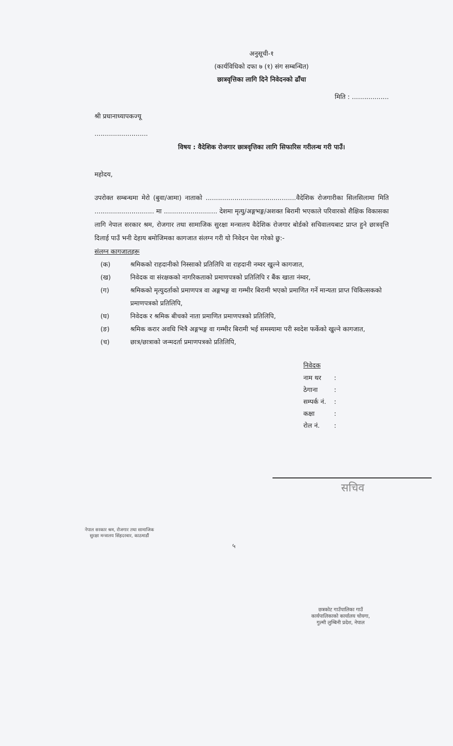अनुसूची-१
(कार्यविधिको दफा ७ (१) संग सम्बन्धित)
छात्रवृत्तिका लागि दिने निवेदनको ढाँचा
मिति : ..................
श्री प्रधानाध्यापकज्यू
..........................
विषय : वैदेशिक रोजगार छात्रवृत्तिका लागि सिफारिस गरीलन्ध गरी पाउँ।
महोदय,
उपरोक्त सम्बन्धमा मेरो (बुवा/आमा) नाताको ............................................वैदेशिक रोजगारीका सिलसिलामा मिति ............................. मा .......................... देशमा मृत्यु/अङ्गभङ्ग/अशक्त बिरामी भएकाले परिवारको शैक्षिक विकासका लागि नेपाल सरकार श्रम, रोजगार तथा सामाजिक सुरक्षा मन्त्रालय वैदेशिक रोजगार बोर्डको सचिवालयबाट प्राप्त हुने छात्रवृत्ति दिलाई पाउँ भनी देहाय बमोजिमका कागजात संलग्न गरी यो निवेदन पेश गरेको छु:-
संलग्न कागजातहरू
(क) श्रमिकको राहदानीको निस्साको प्रतिलिपि वा राहदानी नम्वर खुल्ने कागजात,
(ख) निवेदक वा संरक्षकको नागरिकताको प्रमाणपत्रको प्रतिलिपि र बैंक खाता नंम्वर,
(ग) श्रमिकको मृत्युदर्ताको प्रमाणपत्र वा अङ्गभङ्ग वा गम्भीर बिरामी भएको प्रमाणित गर्ने मान्यता प्राप्त चिकित्सकको प्रमाणपत्रको प्रतिलिपि,
(घ) निवेदक र श्रमिक बीचको नाता प्रमाणित प्रमाणपत्रको प्रतिलिपि,
(ङ) श्रमिक करार अवधि भित्रै अङ्गभङ्ग वा गम्भीर बिरामी भई समस्यामा परी स्वदेश फर्केको खुल्ने कागजात,
(च) छात्र/छात्राको जन्मदर्ता प्रमाणपत्रको प्रतिलिपि,
निवेदक
| नाम थर | : |
| ठेगाना | : |
| सम्पर्क नं. | : |
| कक्षा | : |
| रोल नं. | : |
सचिव
नेपाल सरकार श्रम, रोजगार तथा सामाजिक सुरक्षा मन्त्रालय सिंहदरबार, काठमाडौं
५
छत्रकोट गाउँपालिका गाउँ कार्यपालिकाको कार्यालय चोयगा, गुल्मी लुम्बिनी प्रदेश, नेपाल